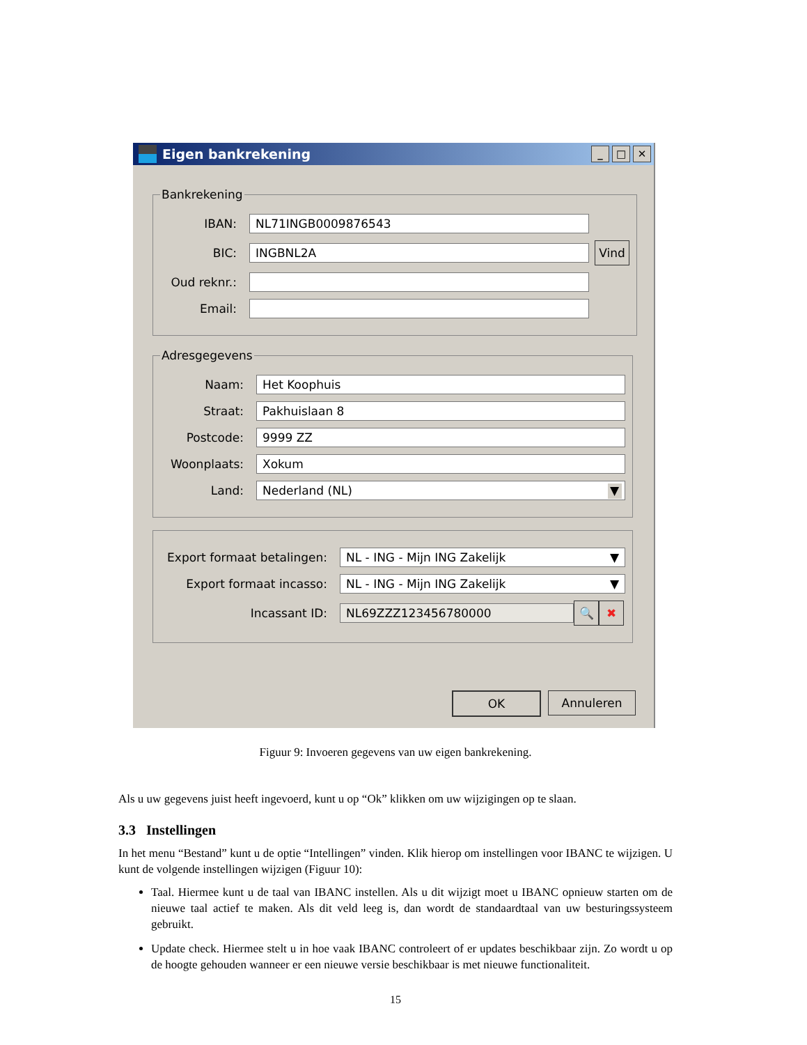Eigen bankrekening
_ □ ✕
Bankrekening
IBAN:
NL71INGB0009876543
BIC:
INGBNL2A
Vind
Oud reknr.:
Email:
Adresgegevens
Naam:
Het Koophuis
Straat:
Pakhuislaan 8
Postcode:
9999 ZZ
Woonplaats:
Xokum
Land:
Nederland (NL) ▼
Export formaat betalingen:
NL - ING - Mijn ING Zakelijk ▼
Export formaat incasso:
NL - ING - Mijn ING Zakelijk ▼
Incassant ID:
NL69ZZZ123456780000
🔍 ✖
OK Annuleren
Figuur 9: Invoeren gegevens van uw eigen bankrekening.
Als u uw gegevens juist heeft ingevoerd, kunt u op “Ok” klikken om uw wijzigingen op te slaan.
3.3 Instellingen
In het menu “Bestand” kunt u de optie “Intellingen” vinden. Klik hierop om instellingen voor IBANC te wijzigen. U kunt de volgende instellingen wijzigen (Figuur 10):
Taal. Hiermee kunt u de taal van IBANC instellen. Als u dit wijzigt moet u IBANC opnieuw starten om de nieuwe taal actief te maken. Als dit veld leeg is, dan wordt de standaardtaal van uw besturingssysteem gebruikt.
Update check. Hiermee stelt u in hoe vaak IBANC controleert of er updates beschikbaar zijn. Zo wordt u op de hoogte gehouden wanneer er een nieuwe versie beschikbaar is met nieuwe functionaliteit.
15